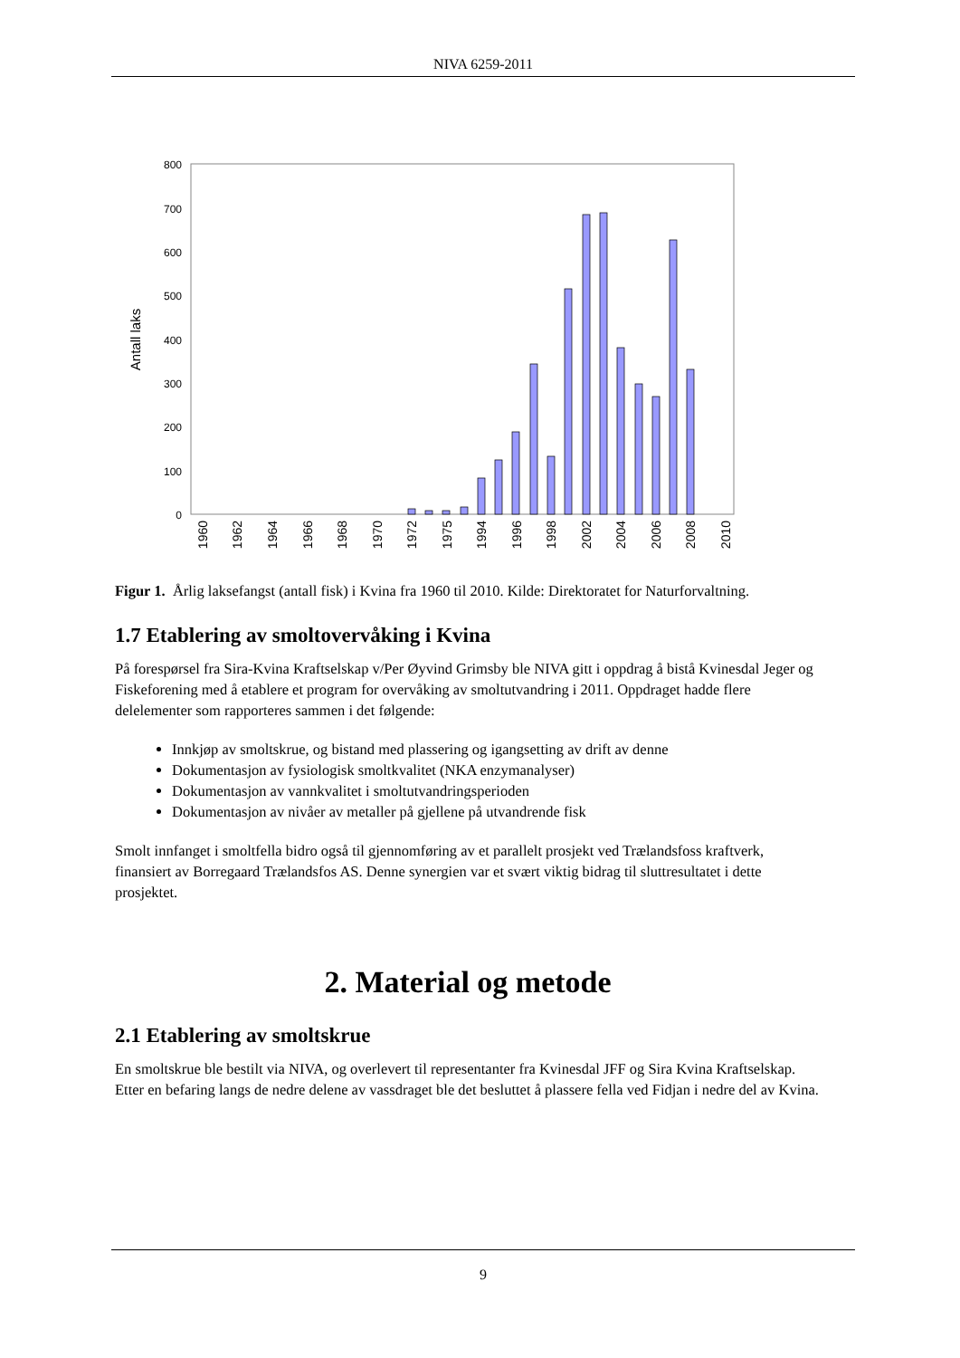NIVA 6259-2011
0
100
200
300
400
500
600
700
800
Antall laks
1960
1962
1964
1966
1968
1970
1972
1975
1994
1996
1998
2002
2004
2006
2008
2010
Figur 1. Årlig laksefangst (antall fisk) i Kvina fra 1960 til 2010. Kilde: Direktoratet for Naturforvaltning.
1.7 Etablering av smoltovervåking i Kvina
På forespørsel fra Sira-Kvina Kraftselskap v/Per Øyvind Grimsby ble NIVA gitt i oppdrag å bistå Kvinesdal Jeger og Fiskeforening med å etablere et program for overvåking av smoltutvandring i 2011. Oppdraget hadde flere delelementer som rapporteres sammen i det følgende:
Innkjøp av smoltskrue, og bistand med plassering og igangsetting av drift av denne
Dokumentasjon av fysiologisk smoltkvalitet (NKA enzymanalyser)
Dokumentasjon av vannkvalitet i smoltutvandringsperioden
Dokumentasjon av nivåer av metaller på gjellene på utvandrende fisk
Smolt innfanget i smoltfella bidro også til gjennomføring av et parallelt prosjekt ved Trælandsfoss kraftverk, finansiert av Borregaard Trælandsfos AS. Denne synergien var et svært viktig bidrag til sluttresultatet i dette prosjektet.
2. Material og metode
2.1 Etablering av smoltskrue
En smoltskrue ble bestilt via NIVA, og overlevert til representanter fra Kvinesdal JFF og Sira Kvina Kraftselskap. Etter en befaring langs de nedre delene av vassdraget ble det besluttet å plassere fella ved Fidjan i nedre del av Kvina.
9